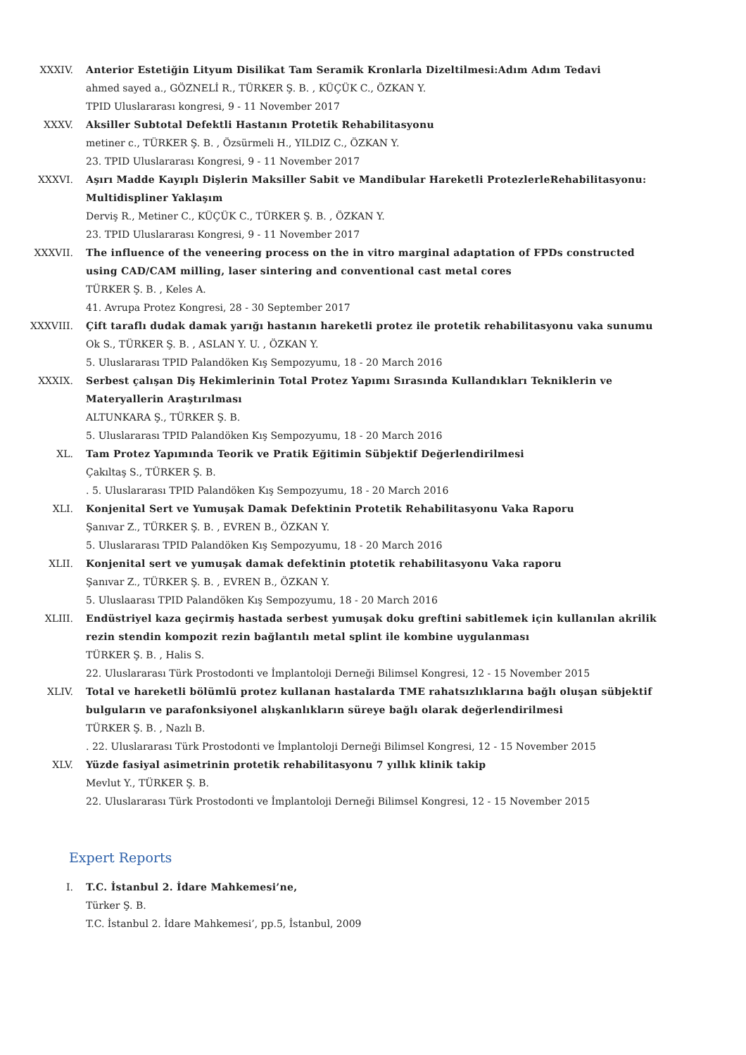XXXIV. Anterior Estetiğin Lityum Disilikat Tam Seramik Kronlarla Dizeltilmesi:Adım Adım Tedavi
ahmed sayed a., GÖZNELİ R., TÜRKER Ş. B. , KÜÇÜK C., ÖZKAN Y.
TPID Uluslararası kongresi, 9 - 11 November 2017
XXXV. Aksiller Subtotal Defektli Hastanın Protetik Rehabilitasyonu
metiner c., TÜRKER Ş. B. , Özsürmeli H., YILDIZ C., ÖZKAN Y.
23. TPID Uluslararası Kongresi, 9 - 11 November 2017
XXXVI. Aşırı Madde Kayıplı Dişlerin Maksiller Sabit ve Mandibular Hareketli ProtezlerleRehabilitasyonu: Multidispliner Yaklaşım
Derviş R., Metiner C., KÜÇÜK C., TÜRKER Ş. B. , ÖZKAN Y.
23. TPID Uluslararası Kongresi, 9 - 11 November 2017
XXXVII. The influence of the veneering process on the in vitro marginal adaptation of FPDs constructed using CAD/CAM milling, laser sintering and conventional cast metal cores
TÜRKER Ş. B. , Keles A.
41. Avrupa Protez Kongresi, 28 - 30 September 2017
XXXVIII. Çift taraflı dudak damak yarığı hastanın hareketli protez ile protetik rehabilitasyonu vaka sunumu
Ok S., TÜRKER Ş. B. , ASLAN Y. U. , ÖZKAN Y.
5. Uluslararası TPID Palandöken Kış Sempozyumu, 18 - 20 March 2016
XXXIX. Serbest çalışan Diş Hekimlerinin Total Protez Yapımı Sırasında Kullandıkları Tekniklerin ve Materyallerin Araştırılması
ALTUNKARA Ş., TÜRKER Ş. B.
5. Uluslararası TPID Palandöken Kış Sempozyumu, 18 - 20 March 2016
XL. Tam Protez Yapımında Teorik ve Pratik Eğitimin Sübjektif Değerlendirilmesi
Çakıltaş S., TÜRKER Ş. B.
. 5. Uluslararası TPID Palandöken Kış Sempozyumu, 18 - 20 March 2016
XLI. Konjenital Sert ve Yumuşak Damak Defektinin Protetik Rehabilitasyonu Vaka Raporu
Şanıvar Z., TÜRKER Ş. B. , EVREN B., ÖZKAN Y.
5. Uluslararası TPID Palandöken Kış Sempozyumu, 18 - 20 March 2016
XLII. Konjenital sert ve yumuşak damak defektinin ptotetik rehabilitasyonu Vaka raporu
Şanıvar Z., TÜRKER Ş. B. , EVREN B., ÖZKAN Y.
5. Uluslaarası TPID Palandöken Kış Sempozyumu, 18 - 20 March 2016
XLIII. Endüstriyel kaza geçirmiş hastada serbest yumuşak doku greftini sabitlemek için kullanılan akrilik rezin stendin kompozit rezin bağlantılı metal splint ile kombine uygulanması
TÜRKER Ş. B. , Halis S.
22. Uluslararası Türk Prostodonti ve İmplantoloji Derneği Bilimsel Kongresi, 12 - 15 November 2015
XLIV. Total ve hareketli bölümlü protez kullanan hastalarda TME rahatsızlıklarına bağlı oluşan sübjektif bulguların ve parafonksiyonel alışkanlıkların süreye bağlı olarak değerlendirilmesi
TÜRKER Ş. B. , Nazlı B.
. 22. Uluslararası Türk Prostodonti ve İmplantoloji Derneği Bilimsel Kongresi, 12 - 15 November 2015
XLV. Yüzde fasiyal asimetrinin protetik rehabilitasyonu 7 yıllık klinik takip
Mevlut Y., TÜRKER Ş. B.
22. Uluslararası Türk Prostodonti ve İmplantoloji Derneği Bilimsel Kongresi, 12 - 15 November 2015
Expert Reports
I. T.C. İstanbul 2. İdare Mahkemesi’ne,
Türker Ş. B.
T.C. İstanbul 2. İdare Mahkemesi’, pp.5, İstanbul, 2009